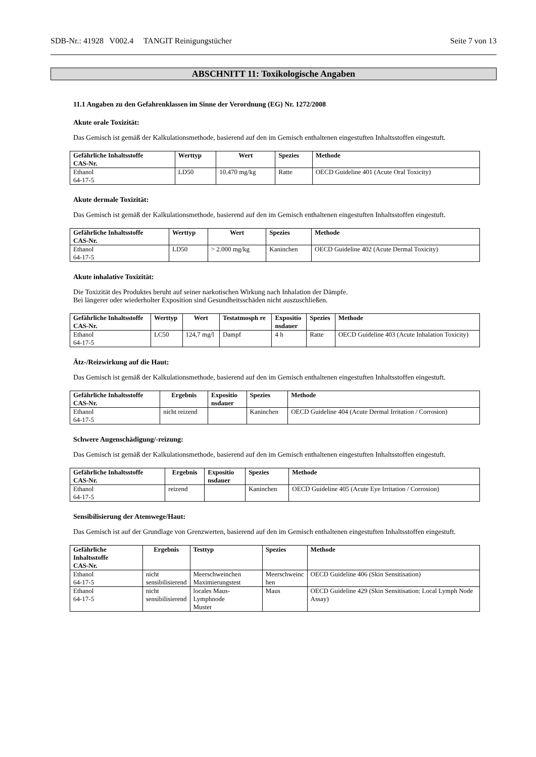SDB-Nr.: 41928 V002.4 TANGIT Reinigungstücher Seite 7 von 13
ABSCHNITT 11: Toxikologische Angaben
11.1 Angaben zu den Gefahrenklassen im Sinne der Verordnung (EG) Nr. 1272/2008
Akute orale Toxizität:
Das Gemisch ist gemäß der Kalkulationsmethode, basierend auf den im Gemisch enthaltenen eingestuften Inhaltsstoffen eingestuft.
| Gefährliche Inhaltsstoffe CAS-Nr. | Werttyp | Wert | Spezies | Methode |
| --- | --- | --- | --- | --- |
| Ethanol 64-17-5 | LD50 | 10.470 mg/kg | Ratte | OECD Guideline 401 (Acute Oral Toxicity) |
Akute dermale Toxizität:
Das Gemisch ist gemäß der Kalkulationsmethode, basierend auf den im Gemisch enthaltenen eingestuften Inhaltsstoffen eingestuft.
| Gefährliche Inhaltsstoffe CAS-Nr. | Werttyp | Wert | Spezies | Methode |
| --- | --- | --- | --- | --- |
| Ethanol 64-17-5 | LD50 | > 2.000 mg/kg | Kaninchen | OECD Guideline 402 (Acute Dermal Toxicity) |
Akute inhalative Toxizität:
Die Toxizität des Produktes beruht auf seiner narkotischen Wirkung nach Inhalation der Dämpfe.
Bei längerer oder wiederholter Exposition sind Gesundheitsschäden nicht auszuschließen.
| Gefährliche Inhaltsstoffe CAS-Nr. | Werttyp | Wert | Testatmosph re | Expositio nsdauer | Spezies | Methode |
| --- | --- | --- | --- | --- | --- | --- |
| Ethanol 64-17-5 | LC50 | 124,7 mg/l | Dampf | 4 h | Ratte | OECD Guideline 403 (Acute Inhalation Toxicity) |
Ätz-/Reizwirkung auf die Haut:
Das Gemisch ist gemäß der Kalkulationsmethode, basierend auf den im Gemisch enthaltenen eingestuften Inhaltsstoffen eingestuft.
| Gefährliche Inhaltsstoffe CAS-Nr. | Ergebnis | Expositio nsdauer | Spezies | Methode |
| --- | --- | --- | --- | --- |
| Ethanol 64-17-5 | nicht reizend | | Kaninchen | OECD Guideline 404 (Acute Dermal Irritation / Corrosion) |
Schwere Augenschädigung/-reizung:
Das Gemisch ist gemäß der Kalkulationsmethode, basierend auf den im Gemisch enthaltenen eingestuften Inhaltsstoffen eingestuft.
| Gefährliche Inhaltsstoffe CAS-Nr. | Ergebnis | Expositio nsdauer | Spezies | Methode |
| --- | --- | --- | --- | --- |
| Ethanol 64-17-5 | reizend | | Kaninchen | OECD Guideline 405 (Acute Eye Irritation / Corrosion) |
Sensibilisierung der Atemwege/Haut:
Das Gemisch ist auf der Grundlage von Grenzwerten, basierend auf den im Gemisch enthaltenen eingestuften Inhaltsstoffen eingestuft.
| Gefährliche Inhaltsstoffe CAS-Nr. | Ergebnis | Testtyp | Spezies | Methode |
| --- | --- | --- | --- | --- |
| Ethanol 64-17-5 | nicht sensibilisierend | Meerschweinchen Maximierungstest | Meerschweinc hen | OECD Guideline 406 (Skin Sensitisation) |
| Ethanol 64-17-5 | nicht sensibilisierend | locales Maus-Lymphnode Muster | Maus | OECD Guideline 429 (Skin Sensitisation: Local Lymph Node Assay) |